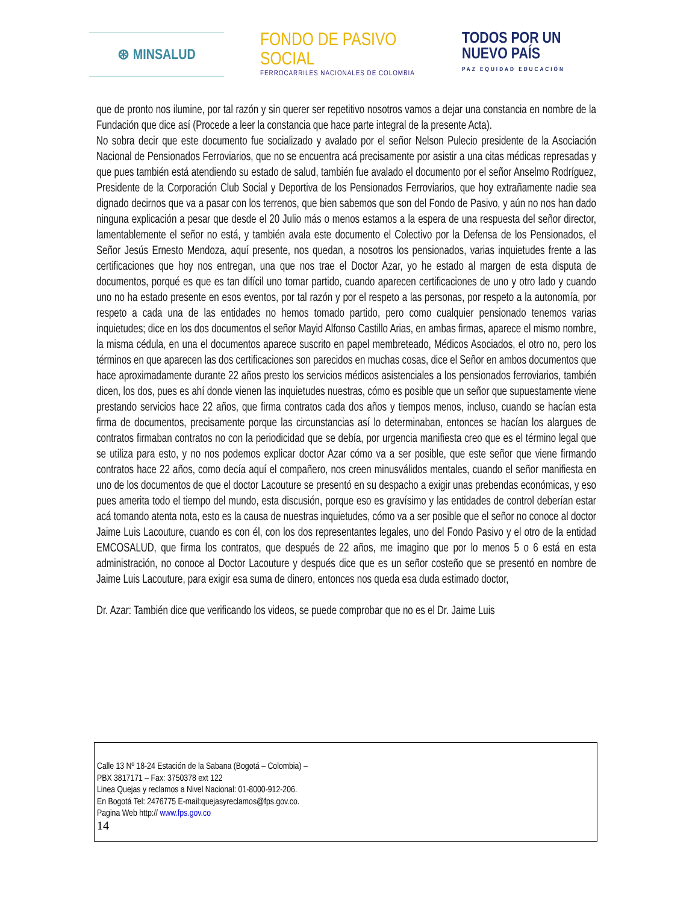⊛ MINSALUD
FONDO DE PASIVO SOCIAL
FERROCARRILES NACIONALES DE COLOMBIA
TODOS POR UN
NUEVO PAÍS
PAZ EQUIDAD EDUCACIÓN
que de pronto nos ilumine, por tal razón y sin querer ser repetitivo nosotros vamos a dejar una constancia en nombre de la Fundación que dice así (Procede a leer la constancia que hace parte integral de la presente Acta).
No sobra decir que este documento fue socializado y avalado por el señor Nelson Pulecio presidente de la Asociación Nacional de Pensionados Ferroviarios, que no se encuentra acá precisamente por asistir a una citas médicas represadas y que pues también está atendiendo su estado de salud, también fue avalado el documento por el señor Anselmo Rodríguez, Presidente de la Corporación Club Social y Deportiva de los Pensionados Ferroviarios, que hoy extrañamente nadie sea dignado decirnos que va a pasar con los terrenos, que bien sabemos que son del Fondo de Pasivo, y aún no nos han dado ninguna explicación a pesar que desde el 20 Julio más o menos estamos a la espera de una respuesta del señor director, lamentablemente el señor no está, y también avala este documento el Colectivo por la Defensa de los Pensionados, el Señor Jesús Ernesto Mendoza, aquí presente, nos quedan, a nosotros los pensionados, varias inquietudes frente a las certificaciones que hoy nos entregan, una que nos trae el Doctor Azar, yo he estado al margen de esta disputa de documentos, porqué es que es tan difícil uno tomar partido, cuando aparecen certificaciones de uno y otro lado y cuando uno no ha estado presente en esos eventos, por tal razón y por el respeto a las personas, por respeto a la autonomía, por respeto a cada una de las entidades no hemos tomado partido, pero como cualquier pensionado tenemos varias inquietudes; dice en los dos documentos el señor Mayid Alfonso Castillo Arias, en ambas firmas, aparece el mismo nombre, la misma cédula, en una el documentos aparece suscrito en papel membreteado, Médicos Asociados, el otro no, pero los términos en que aparecen las dos certificaciones son parecidos en muchas cosas, dice el Señor en ambos documentos que hace aproximadamente durante 22 años presto los servicios médicos asistenciales a los pensionados ferroviarios, también dicen, los dos, pues es ahí donde vienen las inquietudes nuestras, cómo es posible que un señor que supuestamente viene prestando servicios hace 22 años, que firma contratos cada dos años y tiempos menos, incluso, cuando se hacían esta firma de documentos, precisamente porque las circunstancias así lo determinaban, entonces se hacían los alargues de contratos firmaban contratos no con la periodicidad que se debía, por urgencia manifiesta creo que es el término legal que se utiliza para esto, y no nos podemos explicar doctor Azar cómo va a ser posible, que este señor que viene firmando contratos hace 22 años, como decía aquí el compañero, nos creen minusválidos mentales, cuando el señor manifiesta en uno de los documentos de que el doctor Lacouture se presentó en su despacho a exigir unas prebendas económicas, y eso pues amerita todo el tiempo del mundo, esta discusión, porque eso es gravísimo y las entidades de control deberían estar acá tomando atenta nota, esto es la causa de nuestras inquietudes, cómo va a ser posible que el señor no conoce al doctor Jaime Luis Lacouture, cuando es con él, con los dos representantes legales, uno del Fondo Pasivo y el otro de la entidad EMCOSALUD, que firma los contratos, que después de 22 años, me imagino que por lo menos 5 o 6 está en esta administración, no conoce al Doctor Lacouture y después dice que es un señor costeño que se presentó en nombre de Jaime Luis Lacouture, para exigir esa suma de dinero, entonces nos queda esa duda estimado doctor,
Dr. Azar: También dice que verificando los videos, se puede comprobar que no es el Dr. Jaime Luis
Calle 13 Nº 18-24 Estación de la Sabana (Bogotá – Colombia) –
PBX 3817171 – Fax: 3750378 ext 122
Linea Quejas y reclamos a Nivel Nacional: 01-8000-912-206.
En Bogotá Tel: 2476775 E-mail:quejasyreclamos@fps.gov.co.
Pagina Web http:// www.fps.gov.co
14